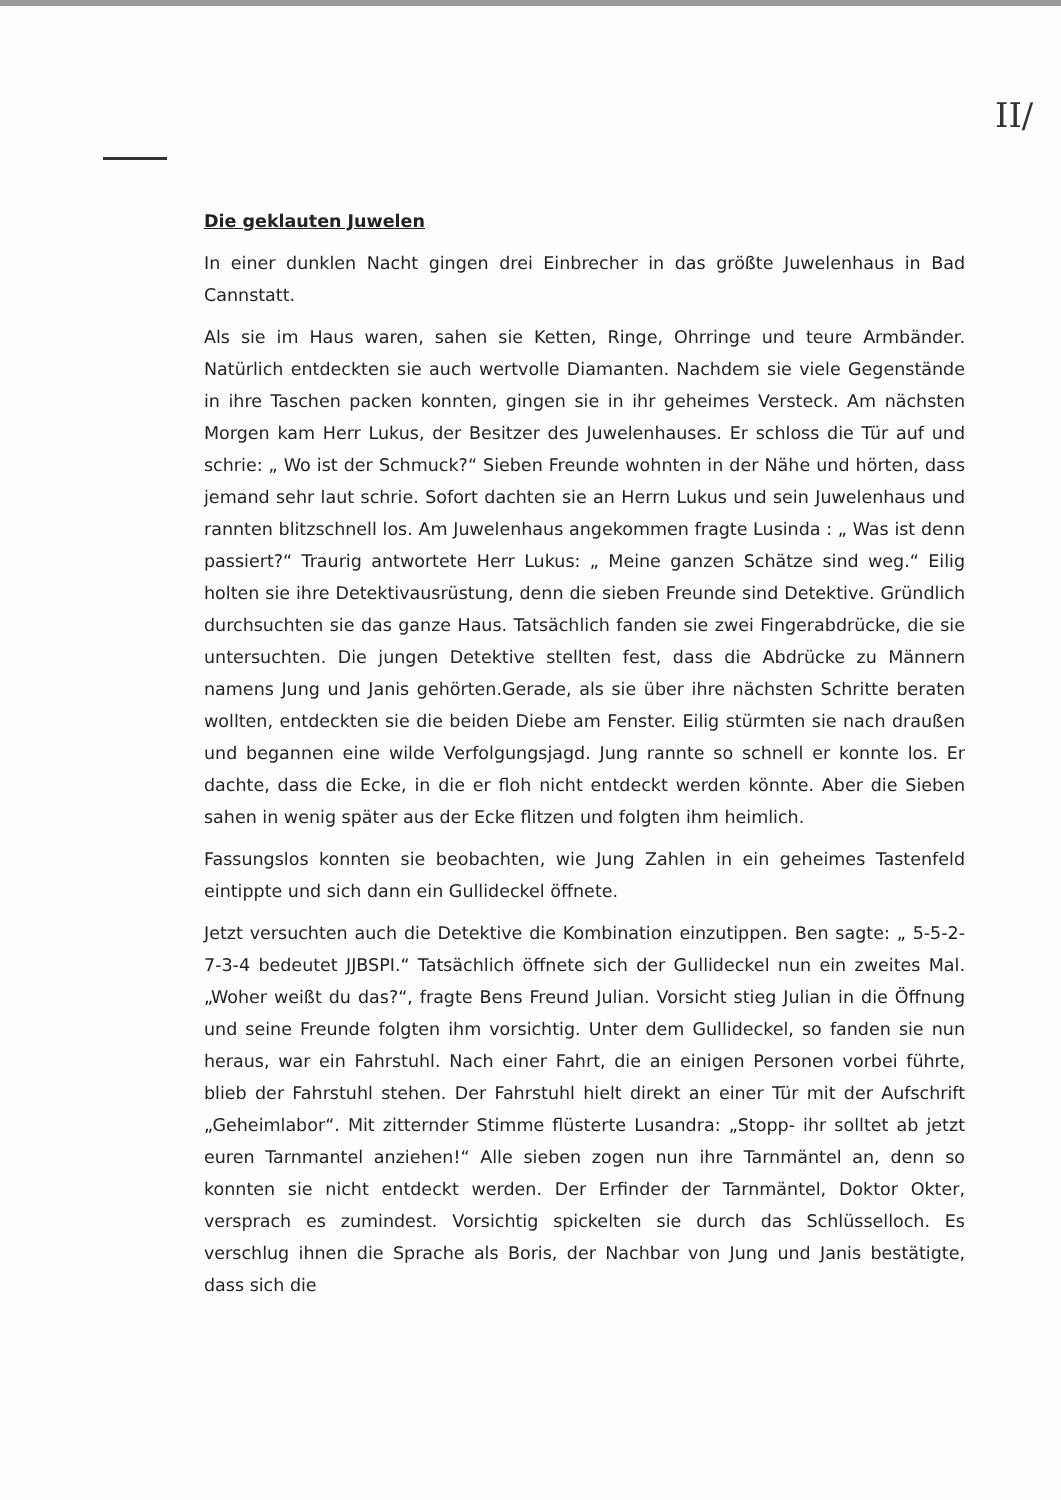II/
Die geklauten Juwelen
In einer dunklen Nacht gingen drei Einbrecher in das größte Juwelenhaus in Bad Cannstatt.
Als sie im Haus waren, sahen sie Ketten, Ringe, Ohrringe und teure Armbänder. Natürlich entdeckten sie auch wertvolle Diamanten. Nachdem sie viele Gegenstände in ihre Taschen packen konnten, gingen sie in ihr geheimes Versteck. Am nächsten Morgen kam Herr Lukus, der Besitzer des Juwelenhauses. Er schloss die Tür auf und schrie: „ Wo ist der Schmuck?“ Sieben Freunde wohnten in der Nähe und hörten, dass jemand sehr laut schrie. Sofort dachten sie an Herrn Lukus und sein Juwelenhaus und rannten blitzschnell los. Am Juwelenhaus angekommen fragte Lusinda : „ Was ist denn passiert?“ Traurig antwortete Herr Lukus: „ Meine ganzen Schätze sind weg.“ Eilig holten sie ihre Detektivausrüstung, denn die sieben Freunde sind Detektive. Gründlich durchsuchten sie das ganze Haus. Tatsächlich fanden sie zwei Fingerabdrücke, die sie untersuchten. Die jungen Detektive stellten fest, dass die Abdrücke zu Männern namens Jung und Janis gehörten.Gerade, als sie über ihre nächsten Schritte beraten wollten, entdeckten sie die beiden Diebe am Fenster. Eilig stürmten sie nach draußen und begannen eine wilde Verfolgungsjagd. Jung rannte so schnell er konnte los. Er dachte, dass die Ecke, in die er floh nicht entdeckt werden könnte. Aber die Sieben sahen in wenig später aus der Ecke flitzen und folgten ihm heimlich.
Fassungslos konnten sie beobachten, wie Jung Zahlen in ein geheimes Tastenfeld eintippte und sich dann ein Gullideckel öffnete.
Jetzt versuchten auch die Detektive die Kombination einzutippen. Ben sagte: „ 5-5-2-7-3-4 bedeutet JJBSPI.“ Tatsächlich öffnete sich der Gullideckel nun ein zweites Mal. „Woher weißt du das?“, fragte Bens Freund Julian. Vorsicht stieg Julian in die Öffnung und seine Freunde folgten ihm vorsichtig. Unter dem Gullideckel, so fanden sie nun heraus, war ein Fahrstuhl. Nach einer Fahrt, die an einigen Personen vorbei führte, blieb der Fahrstuhl stehen. Der Fahrstuhl hielt direkt an einer Tür mit der Aufschrift „Geheimlabor“. Mit zitternder Stimme flüsterte Lusandra: „Stopp- ihr solltet ab jetzt euren Tarnmantel anziehen!“ Alle sieben zogen nun ihre Tarnmäntel an, denn so konnten sie nicht entdeckt werden. Der Erfinder der Tarnmäntel, Doktor Okter, versprach es zumindest. Vorsichtig spickelten sie durch das Schlüsselloch. Es verschlug ihnen die Sprache als Boris, der Nachbar von Jung und Janis bestätigte, dass sich die